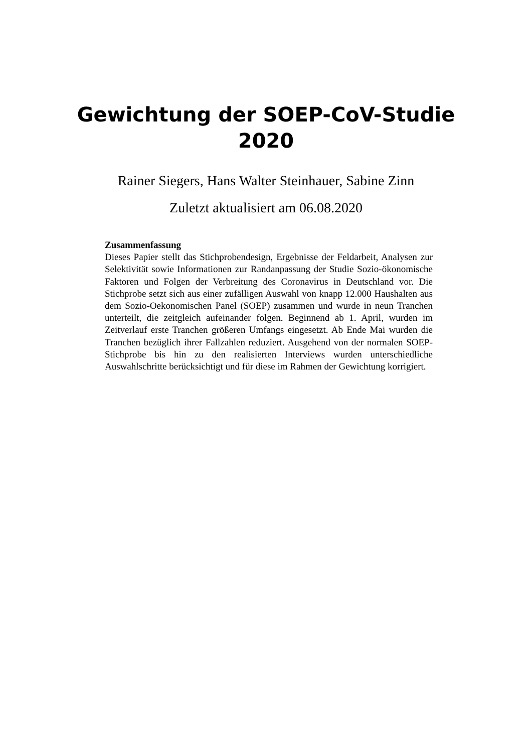Gewichtung der SOEP-CoV-Studie
2020
Rainer Siegers, Hans Walter Steinhauer, Sabine Zinn
Zuletzt aktualisiert am 06.08.2020
Zusammenfassung
Dieses Papier stellt das Stichprobendesign, Ergebnisse der Feldarbeit, Analysen zur Selektivität sowie Informationen zur Randanpassung der Studie Sozio-ökonomische Faktoren und Folgen der Verbreitung des Coronavirus in Deutschland vor. Die Stichprobe setzt sich aus einer zufälligen Auswahl von knapp 12.000 Haushalten aus dem Sozio-Oekonomischen Panel (SOEP) zusammen und wurde in neun Tranchen unterteilt, die zeitgleich aufeinander folgen. Beginnend ab 1. April, wurden im Zeitverlauf erste Tranchen größeren Umfangs eingesetzt. Ab Ende Mai wurden die Tranchen bezüglich ihrer Fallzahlen reduziert. Ausgehend von der normalen SOEP-Stichprobe bis hin zu den realisierten Interviews wurden unterschiedliche Auswahlschritte berücksichtigt und für diese im Rahmen der Gewichtung korrigiert.